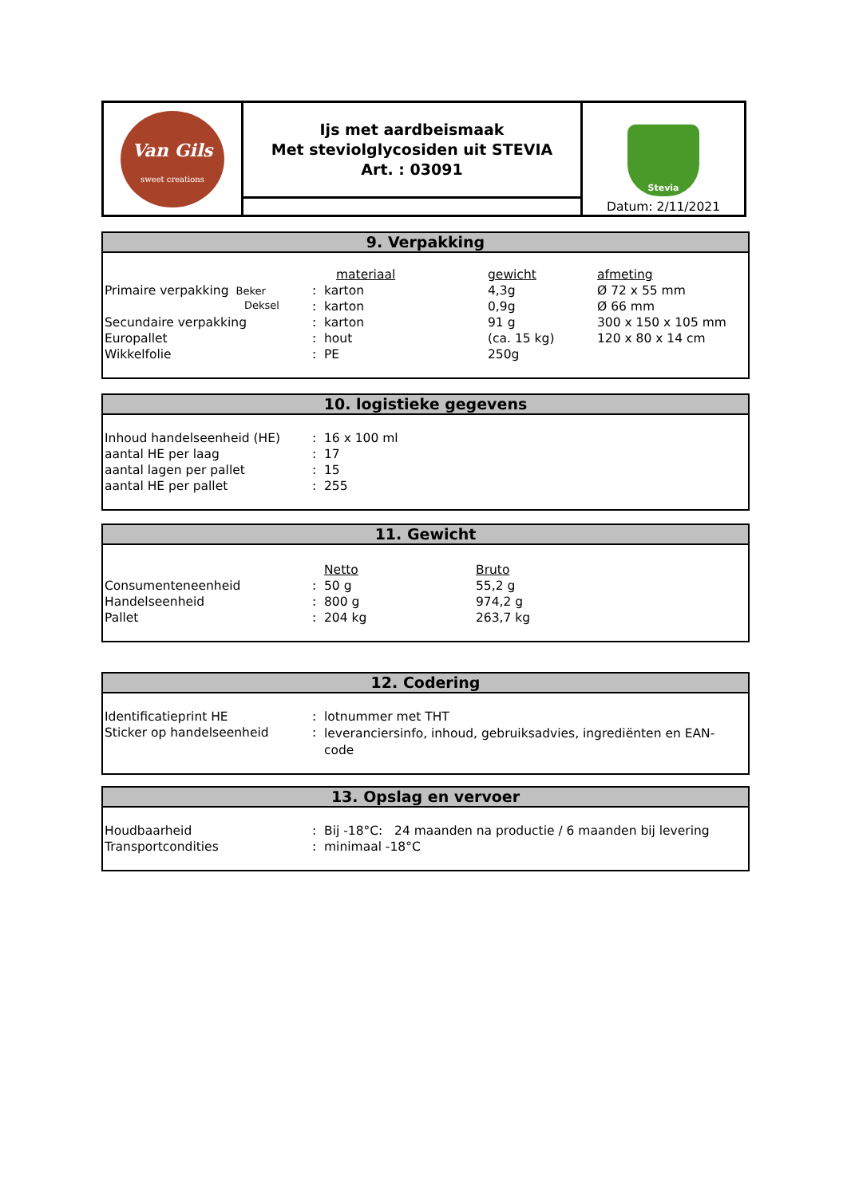| Van Gils sweet creations | Ijs met aardbeismaak Met steviolglycosiden uit STEVIA Art. : 03091 | Stevia Datum: 2/11/2021 |
9. Verpakking
| | | materiaal | gewicht | afmeting |
| Primaire verpakking Beker | : | karton | 4,3g | Ø 72 x 55 mm |
| Deksel | : | karton | 0,9g | Ø 66 mm |
| Secundaire verpakking | : | karton | 91 g | 300 x 150 x 105 mm |
| Europallet | : | hout | (ca. 15 kg) | 120 x 80 x 14 cm |
| Wikkelfolie | : | PE | 250g | |
10. logistieke gegevens
| Inhoud handelseenheid (HE) | : | 16 x 100 ml |
| aantal HE per laag | : | 17 |
| aantal lagen per pallet | : | 15 |
| aantal HE per pallet | : | 255 |
11. Gewicht
| | | Netto | Bruto |
| Consumenteneenheid | : | 50 g | 55,2 g |
| Handelseenheid | : | 800 g | 974,2 g |
| Pallet | : | 204 kg | 263,7 kg |
12. Codering
| Identificatieprint HE | : | lotnummer met THT |
| Sticker op handelseenheid | : | leveranciersinfo, inhoud, gebruiksadvies, ingrediënten en EAN-code |
13. Opslag en vervoer
| Houdbaarheid | : | Bij -18°C: 24 maanden na productie / 6 maanden bij levering |
| Transportcondities | : | minimaal -18°C |